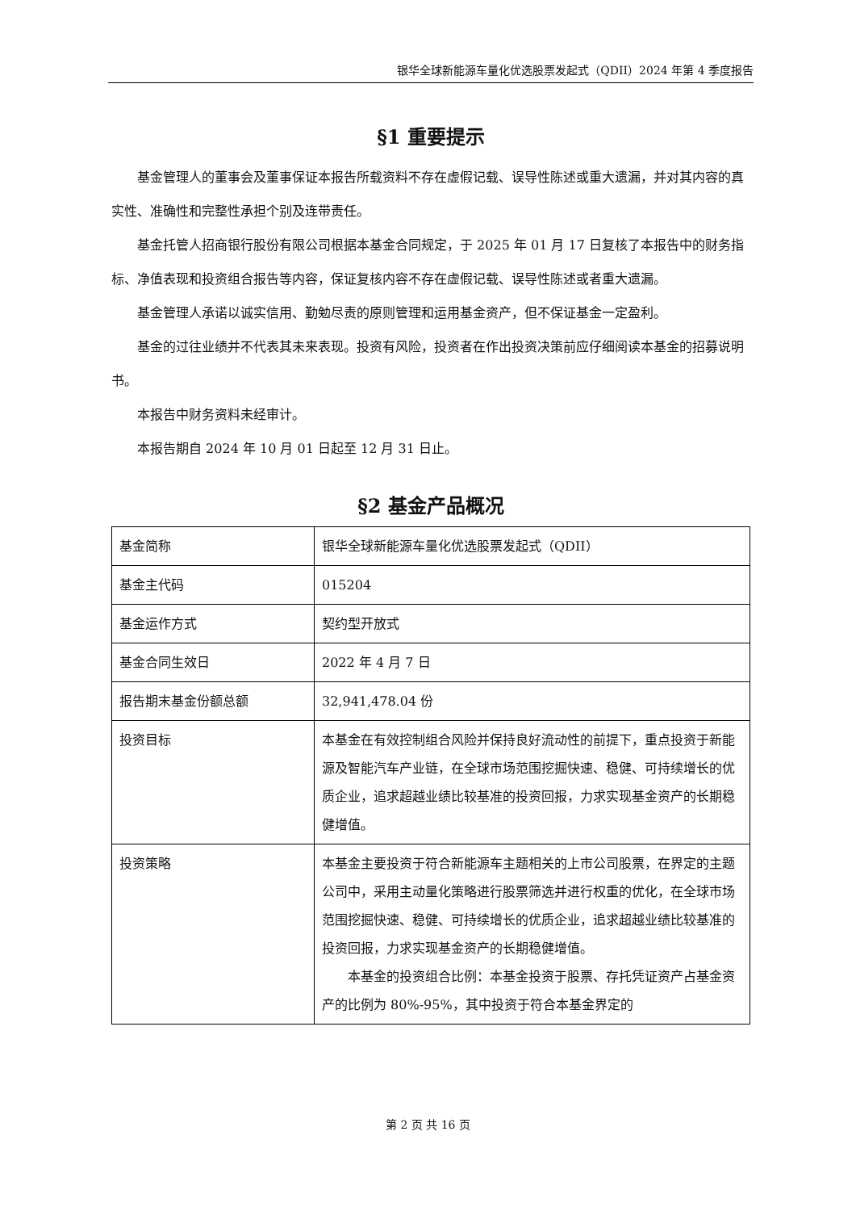银华全球新能源车量化优选股票发起式（QDII）2024 年第 4 季度报告
§1 重要提示
基金管理人的董事会及董事保证本报告所载资料不存在虚假记载、误导性陈述或重大遗漏，并对其内容的真实性、准确性和完整性承担个别及连带责任。
基金托管人招商银行股份有限公司根据本基金合同规定，于 2025 年 01 月 17 日复核了本报告中的财务指标、净值表现和投资组合报告等内容，保证复核内容不存在虚假记载、误导性陈述或者重大遗漏。
基金管理人承诺以诚实信用、勤勉尽责的原则管理和运用基金资产，但不保证基金一定盈利。
基金的过往业绩并不代表其未来表现。投资有风险，投资者在作出投资决策前应仔细阅读本基金的招募说明书。
本报告中财务资料未经审计。
本报告期自 2024 年 10 月 01 日起至 12 月 31 日止。
§2 基金产品概况
| 基金简称 | 银华全球新能源车量化优选股票发起式（QDII） |
| 基金主代码 | 015204 |
| 基金运作方式 | 契约型开放式 |
| 基金合同生效日 | 2022 年 4 月 7 日 |
| 报告期末基金份额总额 | 32,941,478.04 份 |
| 投资目标 | 本基金在有效控制组合风险并保持良好流动性的前提下，重点投资于新能源及智能汽车产业链，在全球市场范围挖掘快速、稳健、可持续增长的优质企业，追求超越业绩比较基准的投资回报，力求实现基金资产的长期稳健增值。 |
| 投资策略 | 本基金主要投资于符合新能源车主题相关的上市公司股票，在界定的主题公司中，采用主动量化策略进行股票筛选并进行权重的优化，在全球市场范围挖掘快速、稳健、可持续增长的优质企业，追求超越业绩比较基准的投资回报，力求实现基金资产的长期稳健增值。 本基金的投资组合比例：本基金投资于股票、存托凭证资产占基金资产的比例为 80%-95%，其中投资于符合本基金界定的 |
第 2 页 共 16 页